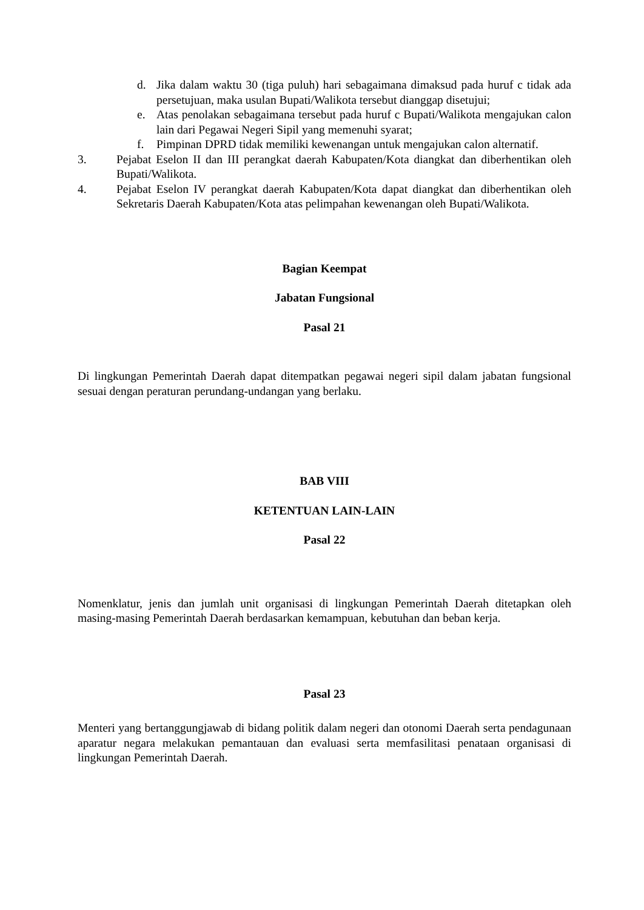d. Jika dalam waktu 30 (tiga puluh) hari sebagaimana dimaksud pada huruf c tidak ada persetujuan, maka usulan Bupati/Walikota tersebut dianggap disetujui;
e. Atas penolakan sebagaimana tersebut pada huruf c Bupati/Walikota mengajukan calon lain dari Pegawai Negeri Sipil yang memenuhi syarat;
f. Pimpinan DPRD tidak memiliki kewenangan untuk mengajukan calon alternatif.
3. Pejabat Eselon II dan III perangkat daerah Kabupaten/Kota diangkat dan diberhentikan oleh Bupati/Walikota.
4. Pejabat Eselon IV perangkat daerah Kabupaten/Kota dapat diangkat dan diberhentikan oleh Sekretaris Daerah Kabupaten/Kota atas pelimpahan kewenangan oleh Bupati/Walikota.
Bagian Keempat
Jabatan Fungsional
Pasal 21
Di lingkungan Pemerintah Daerah dapat ditempatkan pegawai negeri sipil dalam jabatan fungsional sesuai dengan peraturan perundang-undangan yang berlaku.
BAB VIII
KETENTUAN LAIN-LAIN
Pasal 22
Nomenklatur, jenis dan jumlah unit organisasi di lingkungan Pemerintah Daerah ditetapkan oleh masing-masing Pemerintah Daerah berdasarkan kemampuan, kebutuhan dan beban kerja.
Pasal 23
Menteri yang bertanggungjawab di bidang politik dalam negeri dan otonomi Daerah serta pendagunaan aparatur negara melakukan pemantauan dan evaluasi serta memfasilitasi penataan organisasi di lingkungan Pemerintah Daerah.